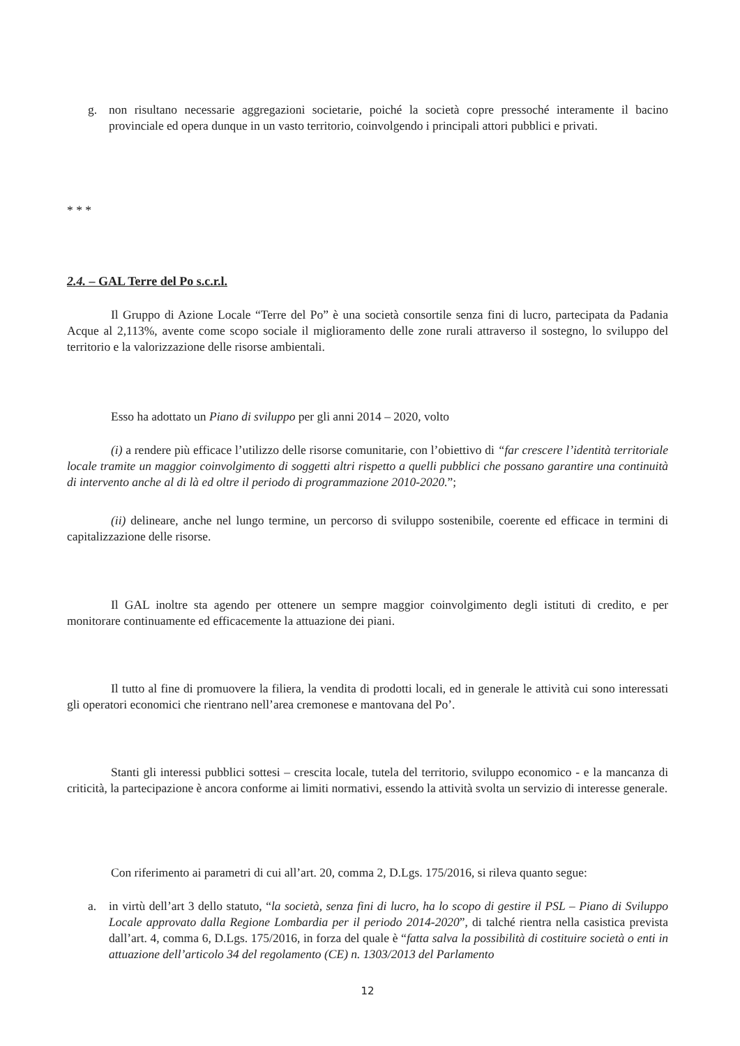g. non risultano necessarie aggregazioni societarie, poiché la società copre pressoché interamente il bacino provinciale ed opera dunque in un vasto territorio, coinvolgendo i principali attori pubblici e privati.
* * *
2.4. – GAL Terre del Po s.c.r.l.
Il Gruppo di Azione Locale “Terre del Po” è una società consortile senza fini di lucro, partecipata da Padania Acque al 2,113%, avente come scopo sociale il miglioramento delle zone rurali attraverso il sostegno, lo sviluppo del territorio e la valorizzazione delle risorse ambientali.
Esso ha adottato un Piano di sviluppo per gli anni 2014 – 2020, volto
(i) a rendere più efficace l’utilizzo delle risorse comunitarie, con l’obiettivo di “far crescere l’identità territoriale locale tramite un maggior coinvolgimento di soggetti altri rispetto a quelli pubblici che possano garantire una continuità di intervento anche al di là ed oltre il periodo di programmazione 2010-2020.”;
(ii) delineare, anche nel lungo termine, un percorso di sviluppo sostenibile, coerente ed efficace in termini di capitalizzazione delle risorse.
Il GAL inoltre sta agendo per ottenere un sempre maggior coinvolgimento degli istituti di credito, e per monitorare continuamente ed efficacemente la attuazione dei piani.
Il tutto al fine di promuovere la filiera, la vendita di prodotti locali, ed in generale le attività cui sono interessati gli operatori economici che rientrano nell’area cremonese e mantovana del Po’.
Stanti gli interessi pubblici sottesi – crescita locale, tutela del territorio, sviluppo economico - e la mancanza di criticità, la partecipazione è ancora conforme ai limiti normativi, essendo la attività svolta un servizio di interesse generale.
Con riferimento ai parametri di cui all’art. 20, comma 2, D.Lgs. 175/2016, si rileva quanto segue:
a. in virtù dell’art 3 dello statuto, “la società, senza fini di lucro, ha lo scopo di gestire il PSL – Piano di Sviluppo Locale approvato dalla Regione Lombardia per il periodo 2014-2020”, di talché rientra nella casistica prevista dall’art. 4, comma 6, D.Lgs. 175/2016, in forza del quale è “fatta salva la possibilità di costituire società o enti in attuazione dell’articolo 34 del regolamento (CE) n. 1303/2013 del Parlamento
12